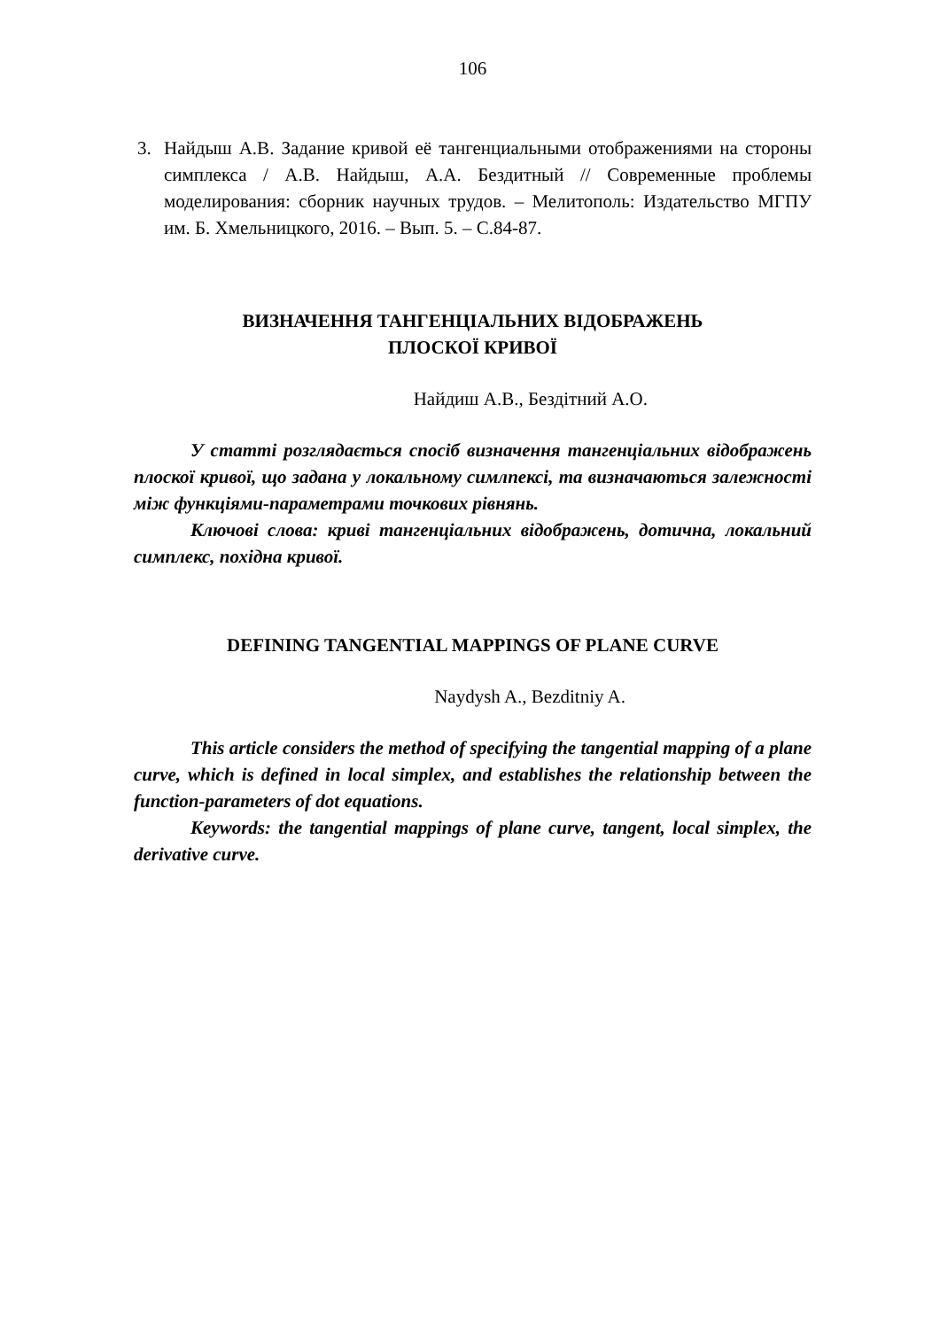106
3. Найдыш А.В. Задание кривой её тангенциальными отображениями на стороны симплекса / А.В. Найдыш, А.А. Бездитный // Современные проблемы моделирования: сборник научных трудов. – Мелитополь: Издательство МГПУ им. Б. Хмельницкого, 2016. – Вып. 5. – С.84-87.
ВИЗНАЧЕННЯ ТАНГЕНЦІАЛЬНИХ ВІДОБРАЖЕНЬ
ПЛОСКОЇ КРИВОЇ
Найдиш А.В., Бездітний А.О.
У статті розглядається спосіб визначення тангенціальних відображень плоскої кривої, що задана у локальному симлпексі, та визначаються залежності між функціями-параметрами точкових рівнянь.
Ключові слова: криві тангенціальних відображень, дотична, локальний симплекс, похідна кривої.
DEFINING TANGENTIAL MAPPINGS OF PLANE CURVE
Naydysh A., Bezditniy A.
This article considers the method of specifying the tangential mapping of a plane curve, which is defined in local simplex, and establishes the relationship between the function-parameters of dot equations.
Keywords: the tangential mappings of plane curve, tangent, local simplex, the derivative curve.